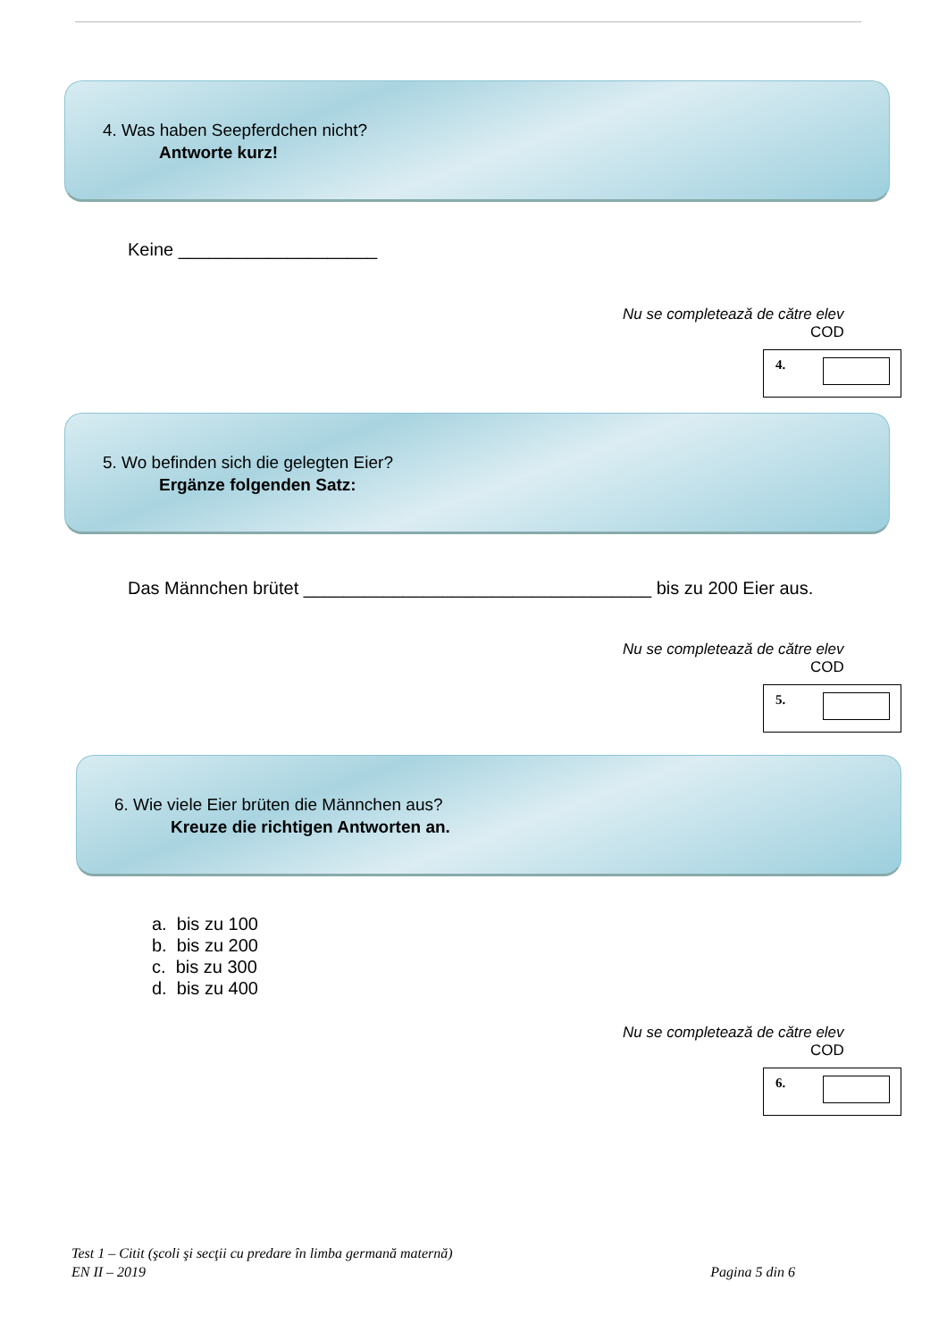4. Was haben Seepferdchen nicht?
Antworte kurz!
Keine ____________________
Nu se completează de către elev
COD
4.
5. Wo befinden sich die gelegten Eier?
Ergänze folgenden Satz:
Das Männchen brütet ___________________________________ bis zu 200 Eier aus.
Nu se completează de către elev
COD
5.
6. Wie viele Eier brüten die Männchen aus?
Kreuze die richtigen Antworten an.
a. bis zu 100
b. bis zu 200
c. bis zu 300
d. bis zu 400
Nu se completează de către elev
COD
6.
Test 1 – Citit (şcoli şi secţii cu predare în limba germană maternă)
Pagina 5 din 6 EN II – 2019